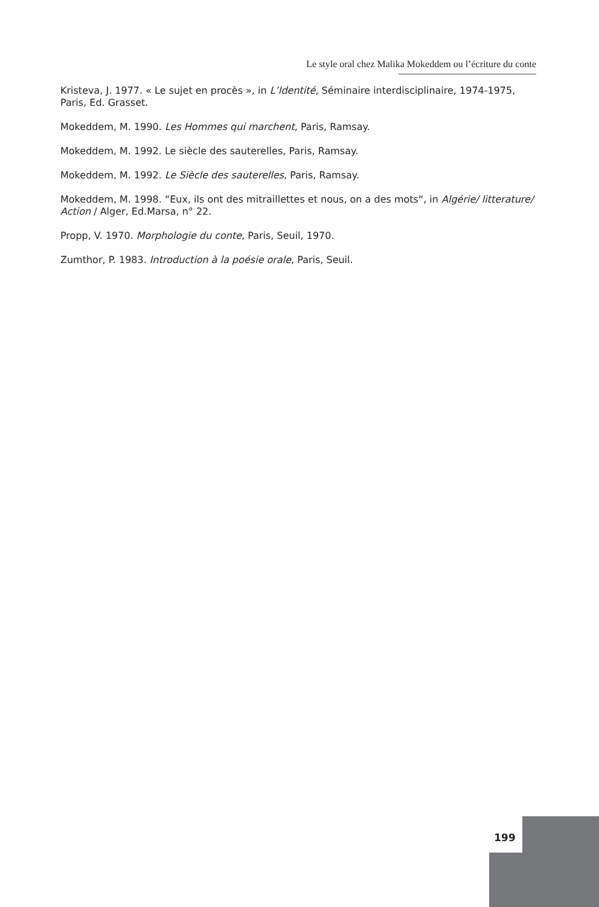Le style oral chez Malika Mokeddem ou l’écriture du conte
Kristeva, J. 1977. « Le sujet en procès », in L’Identité, Séminaire interdisciplinaire, 1974-1975, Paris, Ed. Grasset.
Mokeddem, M. 1990. Les Hommes qui marchent, Paris, Ramsay.
Mokeddem, M. 1992. Le siècle des sauterelles, Paris, Ramsay.
Mokeddem, M. 1992. Le Siècle des sauterelles, Paris, Ramsay.
Mokeddem, M. 1998. “Eux, ils ont des mitraillettes et nous, on a des mots“, in Algérie/ litterature/ Action / Alger, Ed.Marsa, n° 22.
Propp, V. 1970. Morphologie du conte, Paris, Seuil, 1970.
Zumthor, P. 1983. Introduction à la poésie orale, Paris, Seuil.
199